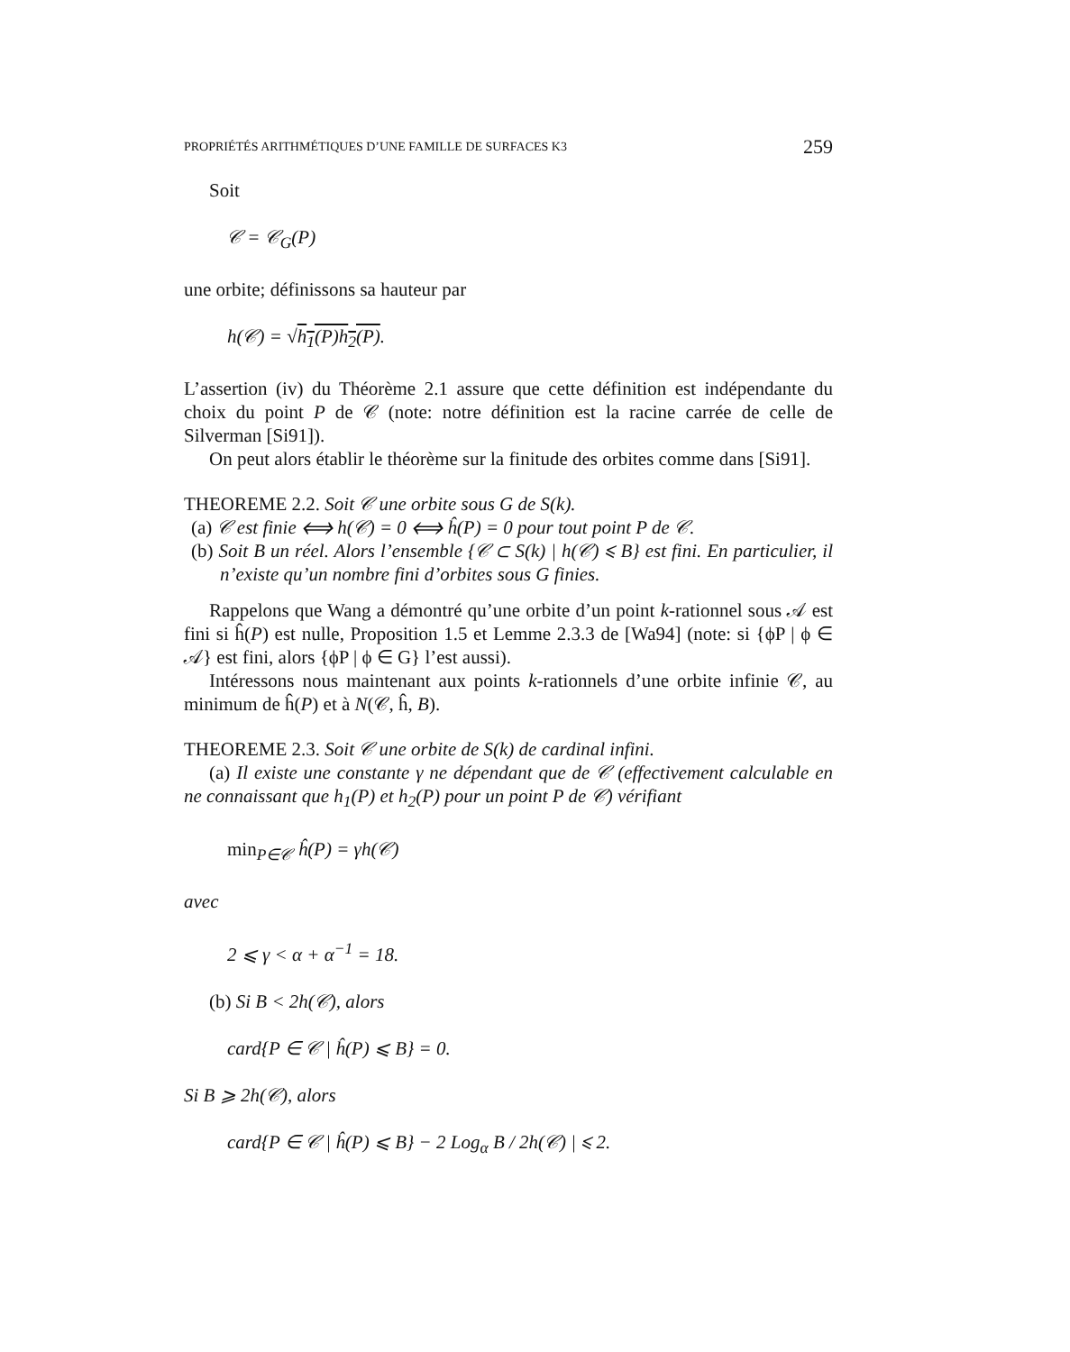PROPRIÉTÉS ARITHMÉTIQUES D’UNE FAMILLE DE SURFACES K3 259
Soit
𝒞 = 𝒞<sub>G</sub>(P)
une orbite; définissons sa hauteur par
h(𝒞) = √h<sub>1</sub>(P)h<sub>2</sub>(P).
L’assertion (iv) du Théorème 2.1 assure que cette définition est indépendante du choix du point P de 𝒞 (note: notre définition est la racine carrée de celle de Silverman [Si91]).
On peut alors établir le théorème sur la finitude des orbites comme dans [Si91].
THEOREME 2.2. Soit 𝒞 une orbite sous G de S(k).
(a) 𝒞 est finie ⟺ h(𝒞) = 0 ⟺ ĥ(P) = 0 pour tout point P de 𝒞.
(b) Soit B un réel. Alors l’ensemble {𝒞 ⊂ S(k) | h(𝒞) ⩽ B} est fini. En particulier, il n’existe qu’un nombre fini d’orbites sous G finies.
Rappelons que Wang a démontré qu’une orbite d’un point k-rationnel sous 𝒜 est fini si ĥ(P) est nulle, Proposition 1.5 et Lemme 2.3.3 de [Wa94] (note: si {ϕP | ϕ ∈ 𝒜} est fini, alors {ϕP | ϕ ∈ G} l’est aussi).
Intéressons nous maintenant aux points k-rationnels d’une orbite infinie 𝒞, au minimum de ĥ(P) et à N(𝒞, ĥ, B).
THEOREME 2.3. Soit 𝒞 une orbite de S(k) de cardinal infini.
(a) Il existe une constante γ ne dépendant que de 𝒞 (effectivement calculable en ne connaissant que h<sub>1</sub>(P) et h<sub>2</sub>(P) pour un point P de 𝒞) vérifiant
min<sub>P∈𝒞</sub> ĥ(P) = γh(𝒞)
avec
2 ⩽ γ < α + α<sup>−1</sup> = 18.
(b) Si B < 2h(𝒞), alors
card{P ∈ 𝒞 | ĥ(P) ⩽ B} = 0.
Si B ⩾ 2h(𝒞), alors
card{P ∈ 𝒞 | ĥ(P) ⩽ B} − 2 Log<sub>α</sub> B / 2h(𝒞) | ⩽ 2.